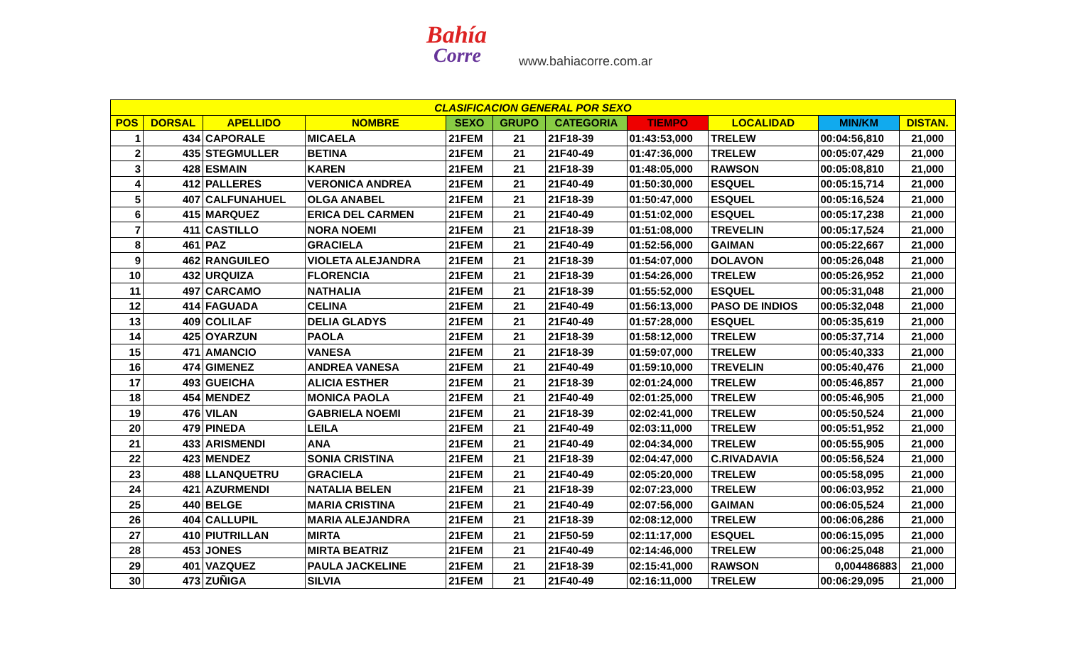Bahía
Corre www.bahiacorre.com.ar
| CLASIFICACION GENERAL POR SEXO | | | | | | | | | | |
| --- | --- | --- | --- | --- | --- | --- | --- | --- | --- | --- |
| POS | DORSAL | APELLIDO | NOMBRE | SEXO | GRUPO | CATEGORIA | TIEMPO | LOCALIDAD | MIN/KM | DISTAN. |
| 1 | 434 | CAPORALE | MICAELA | 21FEM | 21 | 21F18-39 | 01:43:53,000 | TRELEW | 00:04:56,810 | 21,000 |
| 2 | 435 | STEGMULLER | BETINA | 21FEM | 21 | 21F40-49 | 01:47:36,000 | TRELEW | 00:05:07,429 | 21,000 |
| 3 | 428 | ESMAIN | KAREN | 21FEM | 21 | 21F18-39 | 01:48:05,000 | RAWSON | 00:05:08,810 | 21,000 |
| 4 | 412 | PALLERES | VERONICA ANDREA | 21FEM | 21 | 21F40-49 | 01:50:30,000 | ESQUEL | 00:05:15,714 | 21,000 |
| 5 | 407 | CALFUNAHUEL | OLGA ANABEL | 21FEM | 21 | 21F18-39 | 01:50:47,000 | ESQUEL | 00:05:16,524 | 21,000 |
| 6 | 415 | MARQUEZ | ERICA DEL CARMEN | 21FEM | 21 | 21F40-49 | 01:51:02,000 | ESQUEL | 00:05:17,238 | 21,000 |
| 7 | 411 | CASTILLO | NORA NOEMI | 21FEM | 21 | 21F18-39 | 01:51:08,000 | TREVELIN | 00:05:17,524 | 21,000 |
| 8 | 461 | PAZ | GRACIELA | 21FEM | 21 | 21F40-49 | 01:52:56,000 | GAIMAN | 00:05:22,667 | 21,000 |
| 9 | 462 | RANGUILEO | VIOLETA ALEJANDRA | 21FEM | 21 | 21F18-39 | 01:54:07,000 | DOLAVON | 00:05:26,048 | 21,000 |
| 10 | 432 | URQUIZA | FLORENCIA | 21FEM | 21 | 21F18-39 | 01:54:26,000 | TRELEW | 00:05:26,952 | 21,000 |
| 11 | 497 | CARCAMO | NATHALIA | 21FEM | 21 | 21F18-39 | 01:55:52,000 | ESQUEL | 00:05:31,048 | 21,000 |
| 12 | 414 | FAGUADA | CELINA | 21FEM | 21 | 21F40-49 | 01:56:13,000 | PASO DE INDIOS | 00:05:32,048 | 21,000 |
| 13 | 409 | COLILAF | DELIA GLADYS | 21FEM | 21 | 21F40-49 | 01:57:28,000 | ESQUEL | 00:05:35,619 | 21,000 |
| 14 | 425 | OYARZUN | PAOLA | 21FEM | 21 | 21F18-39 | 01:58:12,000 | TRELEW | 00:05:37,714 | 21,000 |
| 15 | 471 | AMANCIO | VANESA | 21FEM | 21 | 21F18-39 | 01:59:07,000 | TRELEW | 00:05:40,333 | 21,000 |
| 16 | 474 | GIMENEZ | ANDREA VANESA | 21FEM | 21 | 21F40-49 | 01:59:10,000 | TREVELIN | 00:05:40,476 | 21,000 |
| 17 | 493 | GUEICHA | ALICIA ESTHER | 21FEM | 21 | 21F18-39 | 02:01:24,000 | TRELEW | 00:05:46,857 | 21,000 |
| 18 | 454 | MENDEZ | MONICA PAOLA | 21FEM | 21 | 21F40-49 | 02:01:25,000 | TRELEW | 00:05:46,905 | 21,000 |
| 19 | 476 | VILAN | GABRIELA NOEMI | 21FEM | 21 | 21F18-39 | 02:02:41,000 | TRELEW | 00:05:50,524 | 21,000 |
| 20 | 479 | PINEDA | LEILA | 21FEM | 21 | 21F40-49 | 02:03:11,000 | TRELEW | 00:05:51,952 | 21,000 |
| 21 | 433 | ARISMENDI | ANA | 21FEM | 21 | 21F40-49 | 02:04:34,000 | TRELEW | 00:05:55,905 | 21,000 |
| 22 | 423 | MENDEZ | SONIA CRISTINA | 21FEM | 21 | 21F18-39 | 02:04:47,000 | C.RIVADAVIA | 00:05:56,524 | 21,000 |
| 23 | 488 | LLANQUETRU | GRACIELA | 21FEM | 21 | 21F40-49 | 02:05:20,000 | TRELEW | 00:05:58,095 | 21,000 |
| 24 | 421 | AZURMENDI | NATALIA BELEN | 21FEM | 21 | 21F18-39 | 02:07:23,000 | TRELEW | 00:06:03,952 | 21,000 |
| 25 | 440 | BELGE | MARIA CRISTINA | 21FEM | 21 | 21F40-49 | 02:07:56,000 | GAIMAN | 00:06:05,524 | 21,000 |
| 26 | 404 | CALLUPIL | MARIA ALEJANDRA | 21FEM | 21 | 21F18-39 | 02:08:12,000 | TRELEW | 00:06:06,286 | 21,000 |
| 27 | 410 | PIUTRILLAN | MIRTA | 21FEM | 21 | 21F50-59 | 02:11:17,000 | ESQUEL | 00:06:15,095 | 21,000 |
| 28 | 453 | JONES | MIRTA BEATRIZ | 21FEM | 21 | 21F40-49 | 02:14:46,000 | TRELEW | 00:06:25,048 | 21,000 |
| 29 | 401 | VAZQUEZ | PAULA JACKELINE | 21FEM | 21 | 21F18-39 | 02:15:41,000 | RAWSON | 0,004486883 | 21,000 |
| 30 | 473 | ZUÑIGA | SILVIA | 21FEM | 21 | 21F40-49 | 02:16:11,000 | TRELEW | 00:06:29,095 | 21,000 |